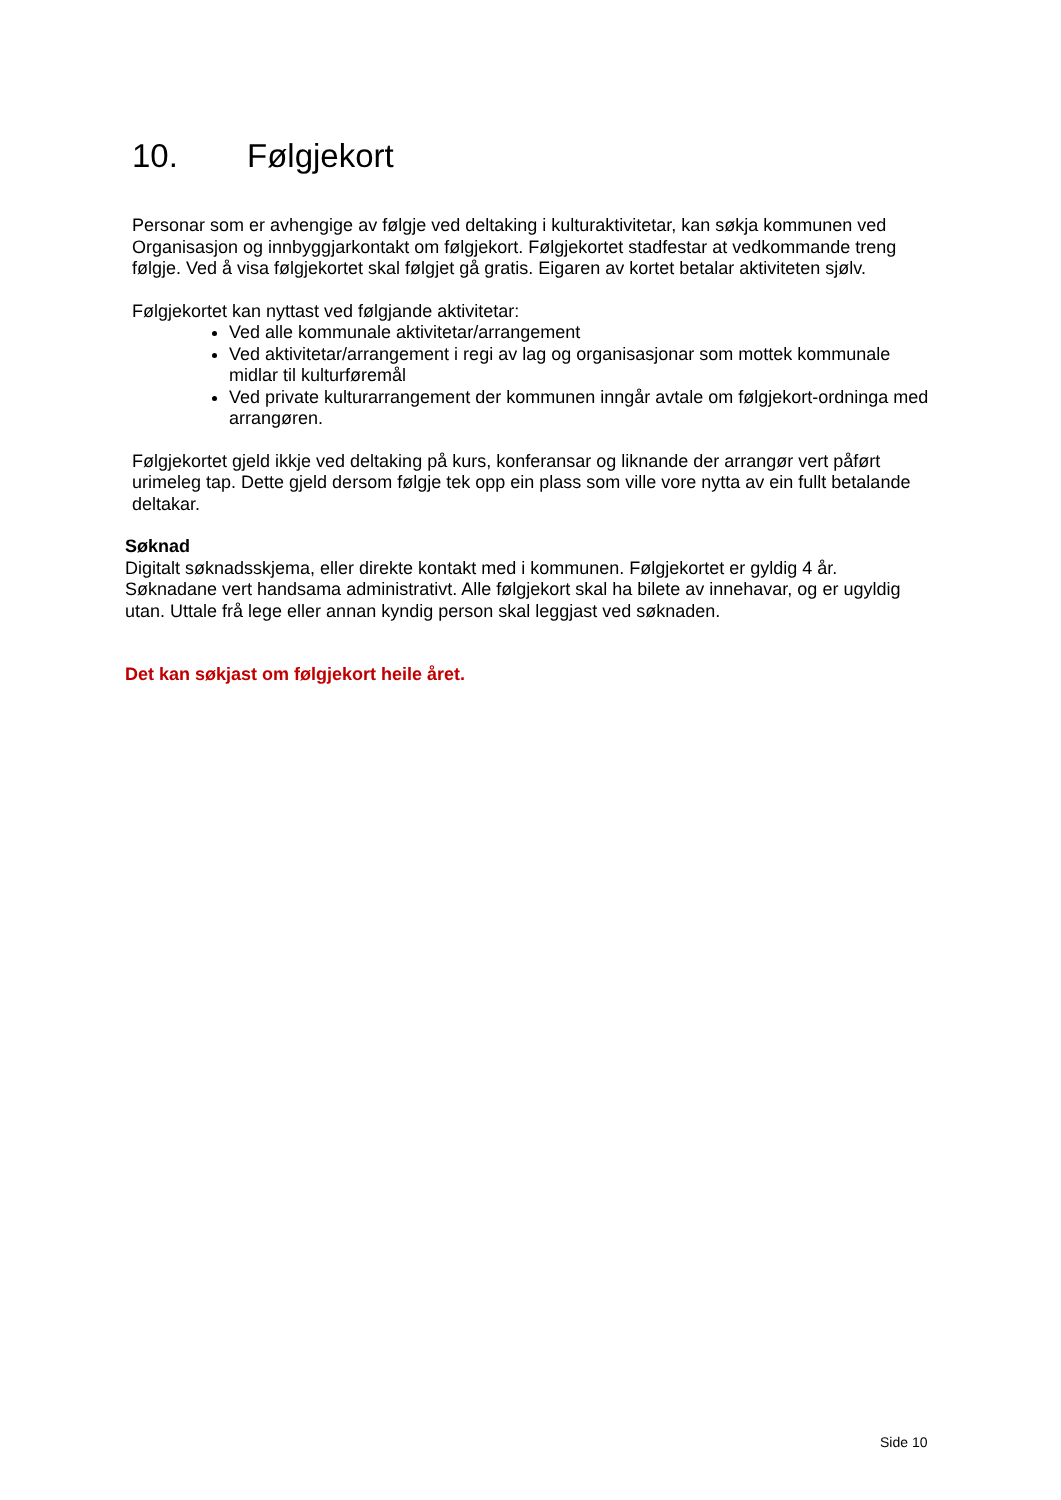10. Følgjekort
Personar som er avhengige av følgje ved deltaking i kulturaktivitetar, kan søkja kommunen ved Organisasjon og innbyggjarkontakt om følgjekort. Følgjekortet stadfestar at vedkommande treng følgje. Ved å visa følgjekortet skal følgjet gå gratis. Eigaren av kortet betalar aktiviteten sjølv.
Følgjekortet kan nyttast ved følgjande aktivitetar:
Ved alle kommunale aktivitetar/arrangement
Ved aktivitetar/arrangement i regi av lag og organisasjonar som mottek kommunale midlar til kulturføremål
Ved private kulturarrangement der kommunen inngår avtale om følgjekort-ordninga med arrangøren.
Følgjekortet gjeld ikkje ved deltaking på kurs, konferansar og liknande der arrangør vert påført urimeleg tap. Dette gjeld dersom følgje tek opp ein plass som ville vore nytta av ein fullt betalande deltakar.
Søknad
Digitalt søknadsskjema, eller direkte kontakt med i kommunen. Følgjekortet er gyldig 4 år. Søknadane vert handsama administrativt. Alle følgjekort skal ha bilete av innehavar, og er ugyldig utan. Uttale frå lege eller annan kyndig person skal leggjast ved søknaden.
Det kan søkjast om følgjekort heile året.
Side 10